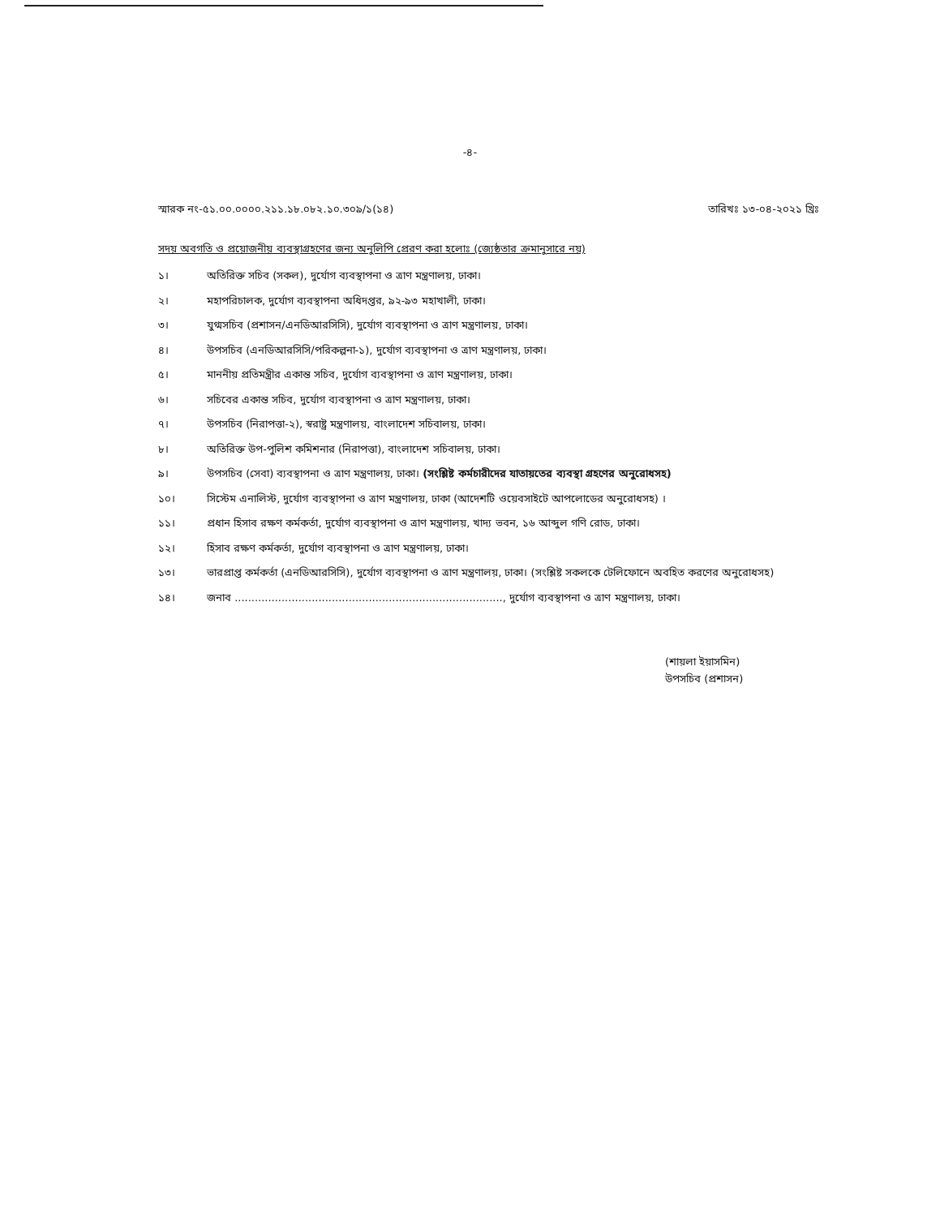-৪-
স্মারক নং-৫১.০০.০০০০.২১১.১৮.০৮২.১০.৩০৯/১(১৪) তারিখঃ ১৩-০৪-২০২১ খ্রিঃ
সদয় অবগতি ও প্রয়োজনীয় ব্যবস্থাগ্রহণের জন্য অনুলিপি প্রেরণ করা হলোঃ (জ্যেষ্ঠতার ক্রমানুসারে নয়)
১। অতিরিক্ত সচিব (সকল), দুর্যোগ ব্যবস্থাপনা ও ত্রাণ মন্ত্রণালয়, ঢাকা।
২। মহাপরিচালক, দুর্যোগ ব্যবস্থাপনা অধিদপ্তর, ৯২-৯৩ মহাখালী, ঢাকা।
৩। যুগ্মসচিব (প্রশাসন/এনডিআরসিসি), দুর্যোগ ব্যবস্থাপনা ও ত্রাণ মন্ত্রণালয়, ঢাকা।
৪। উপসচিব (এনডিআরসিসি/পরিকল্পনা-১), দুর্যোগ ব্যবস্থাপনা ও ত্রাণ মন্ত্রণালয়, ঢাকা।
৫। মাননীয় প্রতিমন্ত্রীর একান্ত সচিব, দুর্যোগ ব্যবস্থাপনা ও ত্রাণ মন্ত্রণালয়, ঢাকা।
৬। সচিবের একান্ত সচিব, দুর্যোগ ব্যবস্থাপনা ও ত্রাণ মন্ত্রণালয়, ঢাকা।
৭। উপসচিব (নিরাপত্তা-২), স্বরাষ্ট্র মন্ত্রণালয়, বাংলাদেশ সচিবালয়, ঢাকা।
৮। অতিরিক্ত উপ-পুলিশ কমিশনার (নিরাপত্তা), বাংলাদেশ সচিবালয়, ঢাকা।
৯। উপসচিব (সেবা) ব্যবস্থাপনা ও ত্রাণ মন্ত্রণালয়, ঢাকা। (সংশ্লিষ্ট কর্মচারীদের যাতায়তের ব্যবস্থা গ্রহণের অনুরোধসহ)
১০। সিস্টেম এনালিস্ট, দুর্যোগ ব্যবস্থাপনা ও ত্রাণ মন্ত্রণালয়, ঢাকা (আদেশটি ওয়েবসাইটে আপলোডের অনুরোধসহ) ।
১১। প্রধান হিসাব রক্ষণ কর্মকর্তা, দুর্যোগ ব্যবস্থাপনা ও ত্রাণ মন্ত্রণালয়, খাদ্য ভবন, ১৬ আব্দুল গণি রোড, ঢাকা।
১২। হিসাব রক্ষণ কর্মকর্তা, দুর্যোগ ব্যবস্থাপনা ও ত্রাণ মন্ত্রণালয়, ঢাকা।
১৩। ভারপ্রাপ্ত কর্মকর্তা (এনডিআরসিসি), দুর্যোগ ব্যবস্থাপনা ও ত্রাণ মন্ত্রণালয়, ঢাকা। (সংশ্লিষ্ট সকলকে টেলিফোনে অবহিত করণের অনুরোধসহ)
১৪। জনাব ................................................................................, দুর্যোগ ব্যবস্থাপনা ও ত্রাণ মন্ত্রণালয়, ঢাকা।
(শায়লা ইয়াসমিন)
উপসচিব (প্রশাসন)